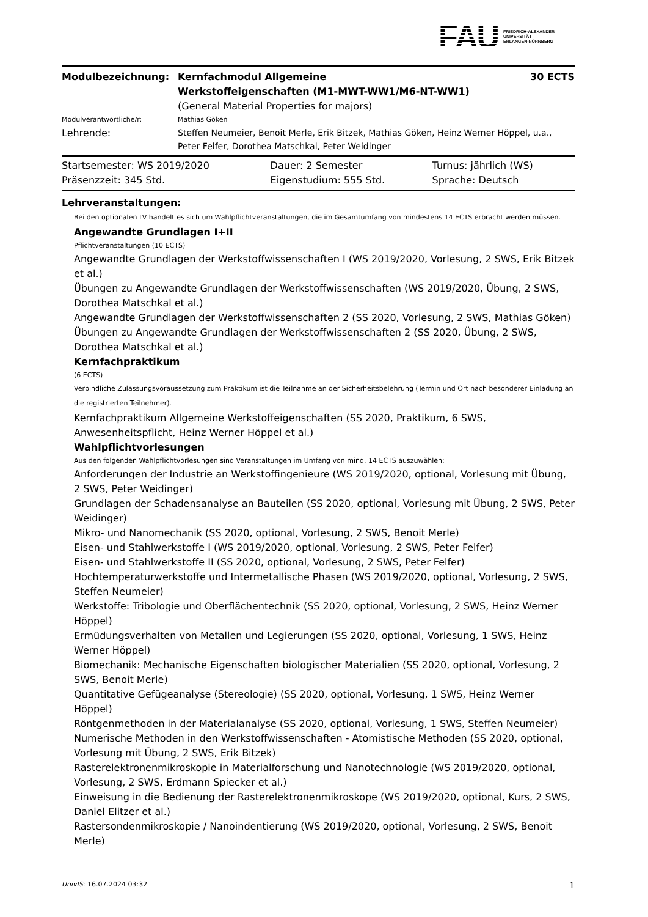FAU FRIEDRICH-ALEXANDER
UNIVERSITÄT
ERLANGEN-NÜRNBERG
| Modulbezeichnung: | Kernfachmodul Allgemeine Werkstoffeigenschaften (M1-MWT-WW1/M6-NT-WW1) | 30 ECTS |
| | (General Material Properties for majors) | |
| Modulverantwortliche/r: | Mathias Göken | |
| Lehrende: | Steffen Neumeier, Benoit Merle, Erik Bitzek, Mathias Göken, Heinz Werner Höppel, u.a., Peter Felfer, Dorothea Matschkal, Peter Weidinger | |
| Startsemester: WS 2019/2020 | Dauer: 2 Semester | Turnus: jährlich (WS) |
| Präsenzzeit: 345 Std. | Eigenstudium: 555 Std. | Sprache: Deutsch |
Lehrveranstaltungen:
Bei den optionalen LV handelt es sich um Wahlpflichtveranstaltungen, die im Gesamtumfang von mindestens 14 ECTS erbracht werden müssen.
Angewandte Grundlagen I+II
Pflichtveranstaltungen (10 ECTS)
Angewandte Grundlagen der Werkstoffwissenschaften I (WS 2019/2020, Vorlesung, 2 SWS, Erik Bitzek et al.)
Übungen zu Angewandte Grundlagen der Werkstoffwissenschaften (WS 2019/2020, Übung, 2 SWS, Dorothea Matschkal et al.)
Angewandte Grundlagen der Werkstoffwissenschaften 2 (SS 2020, Vorlesung, 2 SWS, Mathias Göken)
Übungen zu Angewandte Grundlagen der Werkstoffwissenschaften 2 (SS 2020, Übung, 2 SWS, Dorothea Matschkal et al.)
Kernfachpraktikum
(6 ECTS)
Verbindliche Zulassungsvoraussetzung zum Praktikum ist die Teilnahme an der Sicherheitsbelehrung (Termin und Ort nach besonderer Einladung an die registrierten Teilnehmer).
Kernfachpraktikum Allgemeine Werkstoffeigenschaften (SS 2020, Praktikum, 6 SWS, Anwesenheitspflicht, Heinz Werner Höppel et al.)
Wahlpflichtvorlesungen
Aus den folgenden Wahlpflichtvorlesungen sind Veranstaltungen im Umfang von mind. 14 ECTS auszuwählen:
Anforderungen der Industrie an Werkstoffingenieure (WS 2019/2020, optional, Vorlesung mit Übung, 2 SWS, Peter Weidinger)
Grundlagen der Schadensanalyse an Bauteilen (SS 2020, optional, Vorlesung mit Übung, 2 SWS, Peter Weidinger)
Mikro- und Nanomechanik (SS 2020, optional, Vorlesung, 2 SWS, Benoit Merle)
Eisen- und Stahlwerkstoffe I (WS 2019/2020, optional, Vorlesung, 2 SWS, Peter Felfer)
Eisen- und Stahlwerkstoffe II (SS 2020, optional, Vorlesung, 2 SWS, Peter Felfer)
Hochtemperaturwerkstoffe und Intermetallische Phasen (WS 2019/2020, optional, Vorlesung, 2 SWS, Steffen Neumeier)
Werkstoffe: Tribologie und Oberflächentechnik (SS 2020, optional, Vorlesung, 2 SWS, Heinz Werner Höppel)
Ermüdungsverhalten von Metallen und Legierungen (SS 2020, optional, Vorlesung, 1 SWS, Heinz Werner Höppel)
Biomechanik: Mechanische Eigenschaften biologischer Materialien (SS 2020, optional, Vorlesung, 2 SWS, Benoit Merle)
Quantitative Gefügeanalyse (Stereologie) (SS 2020, optional, Vorlesung, 1 SWS, Heinz Werner Höppel)
Röntgenmethoden in der Materialanalyse (SS 2020, optional, Vorlesung, 1 SWS, Steffen Neumeier)
Numerische Methoden in den Werkstoffwissenschaften - Atomistische Methoden (SS 2020, optional, Vorlesung mit Übung, 2 SWS, Erik Bitzek)
Rasterelektronenmikroskopie in Materialforschung und Nanotechnologie (WS 2019/2020, optional, Vorlesung, 2 SWS, Erdmann Spiecker et al.)
Einweisung in die Bedienung der Rasterelektronenmikroskope (WS 2019/2020, optional, Kurs, 2 SWS, Daniel Elitzer et al.)
Rastersondenmikroskopie / Nanoindentierung (WS 2019/2020, optional, Vorlesung, 2 SWS, Benoit Merle)
UnivIS: 16.07.2024 03:32 1